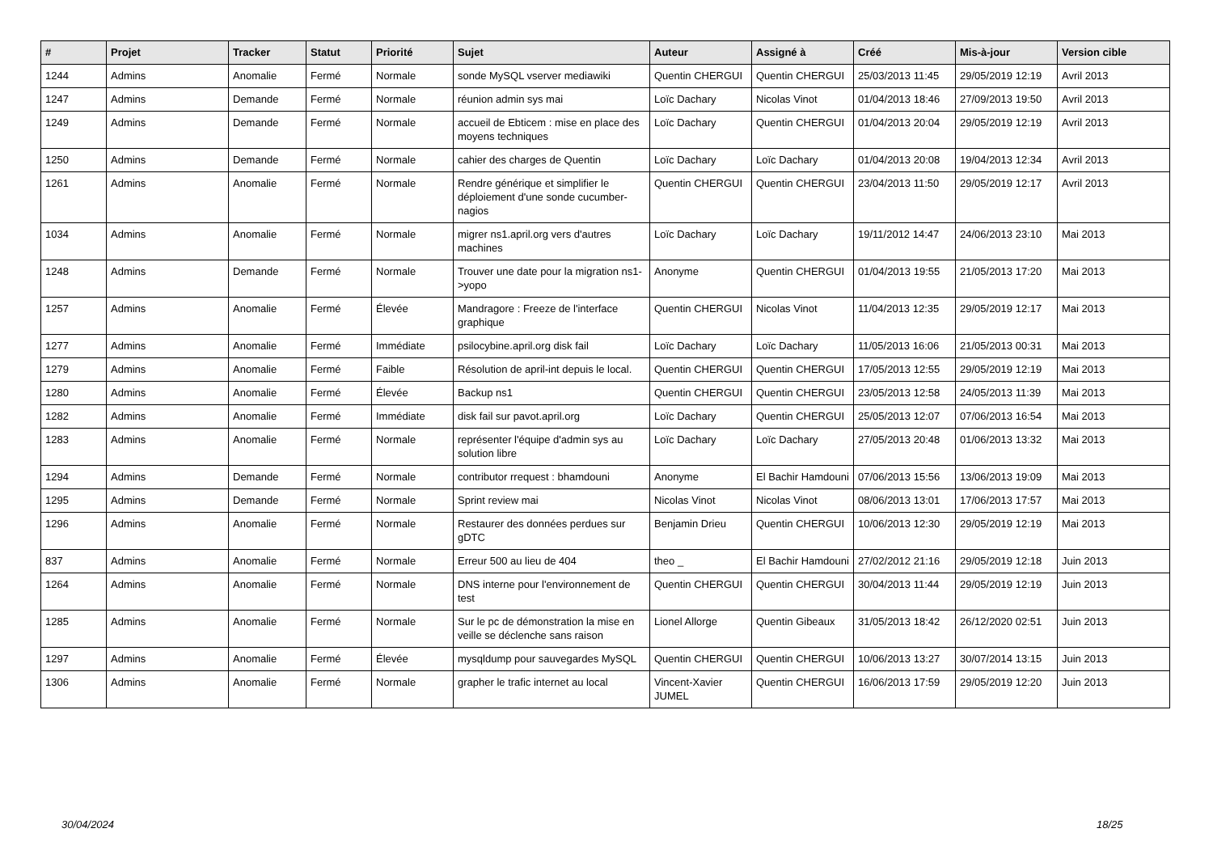| # | Projet | Tracker | Statut | Priorité | Sujet | Auteur | Assigné à | Créé | Mis-à-jour | Version cible |
| --- | --- | --- | --- | --- | --- | --- | --- | --- | --- | --- |
| 1244 | Admins | Anomalie | Fermé | Normale | sonde MySQL vserver mediawiki | Quentin CHERGUI | Quentin CHERGUI | 25/03/2013 11:45 | 29/05/2019 12:19 | Avril 2013 |
| 1247 | Admins | Demande | Fermé | Normale | réunion admin sys mai | Loïc Dachary | Nicolas Vinot | 01/04/2013 18:46 | 27/09/2013 19:50 | Avril 2013 |
| 1249 | Admins | Demande | Fermé | Normale | accueil de Ebticem : mise en place des moyens techniques | Loïc Dachary | Quentin CHERGUI | 01/04/2013 20:04 | 29/05/2019 12:19 | Avril 2013 |
| 1250 | Admins | Demande | Fermé | Normale | cahier des charges de Quentin | Loïc Dachary | Loïc Dachary | 01/04/2013 20:08 | 19/04/2013 12:34 | Avril 2013 |
| 1261 | Admins | Anomalie | Fermé | Normale | Rendre générique et simplifier le déploiement d'une sonde cucumber-nagios | Quentin CHERGUI | Quentin CHERGUI | 23/04/2013 11:50 | 29/05/2019 12:17 | Avril 2013 |
| 1034 | Admins | Anomalie | Fermé | Normale | migrer ns1.april.org vers d'autres machines | Loïc Dachary | Loïc Dachary | 19/11/2012 14:47 | 24/06/2013 23:10 | Mai 2013 |
| 1248 | Admins | Demande | Fermé | Normale | Trouver une date pour la migration ns1->yopo | Anonyme | Quentin CHERGUI | 01/04/2013 19:55 | 21/05/2013 17:20 | Mai 2013 |
| 1257 | Admins | Anomalie | Fermé | Élevée | Mandragore : Freeze de l'interface graphique | Quentin CHERGUI | Nicolas Vinot | 11/04/2013 12:35 | 29/05/2019 12:17 | Mai 2013 |
| 1277 | Admins | Anomalie | Fermé | Immédiate | psilocybine.april.org disk fail | Loïc Dachary | Loïc Dachary | 11/05/2013 16:06 | 21/05/2013 00:31 | Mai 2013 |
| 1279 | Admins | Anomalie | Fermé | Faible | Résolution de april-int depuis le local. | Quentin CHERGUI | Quentin CHERGUI | 17/05/2013 12:55 | 29/05/2019 12:19 | Mai 2013 |
| 1280 | Admins | Anomalie | Fermé | Élevée | Backup ns1 | Quentin CHERGUI | Quentin CHERGUI | 23/05/2013 12:58 | 24/05/2013 11:39 | Mai 2013 |
| 1282 | Admins | Anomalie | Fermé | Immédiate | disk fail sur pavot.april.org | Loïc Dachary | Quentin CHERGUI | 25/05/2013 12:07 | 07/06/2013 16:54 | Mai 2013 |
| 1283 | Admins | Anomalie | Fermé | Normale | représenter l'équipe d'admin sys au solution libre | Loïc Dachary | Loïc Dachary | 27/05/2013 20:48 | 01/06/2013 13:32 | Mai 2013 |
| 1294 | Admins | Demande | Fermé | Normale | contributor rrequest : bhamdouni | Anonyme | El Bachir Hamdouni | 07/06/2013 15:56 | 13/06/2013 19:09 | Mai 2013 |
| 1295 | Admins | Demande | Fermé | Normale | Sprint review mai | Nicolas Vinot | Nicolas Vinot | 08/06/2013 13:01 | 17/06/2013 17:57 | Mai 2013 |
| 1296 | Admins | Anomalie | Fermé | Normale | Restaurer des données perdues sur gDTC | Benjamin Drieu | Quentin CHERGUI | 10/06/2013 12:30 | 29/05/2019 12:19 | Mai 2013 |
| 837 | Admins | Anomalie | Fermé | Normale | Erreur 500 au lieu de 404 | theo _ | El Bachir Hamdouni | 27/02/2012 21:16 | 29/05/2019 12:18 | Juin 2013 |
| 1264 | Admins | Anomalie | Fermé | Normale | DNS interne pour l'environnement de test | Quentin CHERGUI | Quentin CHERGUI | 30/04/2013 11:44 | 29/05/2019 12:19 | Juin 2013 |
| 1285 | Admins | Anomalie | Fermé | Normale | Sur le pc de démonstration la mise en veille se déclenche sans raison | Lionel Allorge | Quentin Gibeaux | 31/05/2013 18:42 | 26/12/2020 02:51 | Juin 2013 |
| 1297 | Admins | Anomalie | Fermé | Élevée | mysqldump pour sauvegardes MySQL | Quentin CHERGUI | Quentin CHERGUI | 10/06/2013 13:27 | 30/07/2014 13:15 | Juin 2013 |
| 1306 | Admins | Anomalie | Fermé | Normale | grapher le trafic internet au local | Vincent-Xavier JUMEL | Quentin CHERGUI | 16/06/2013 17:59 | 29/05/2019 12:20 | Juin 2013 |
30/04/2024 18/25